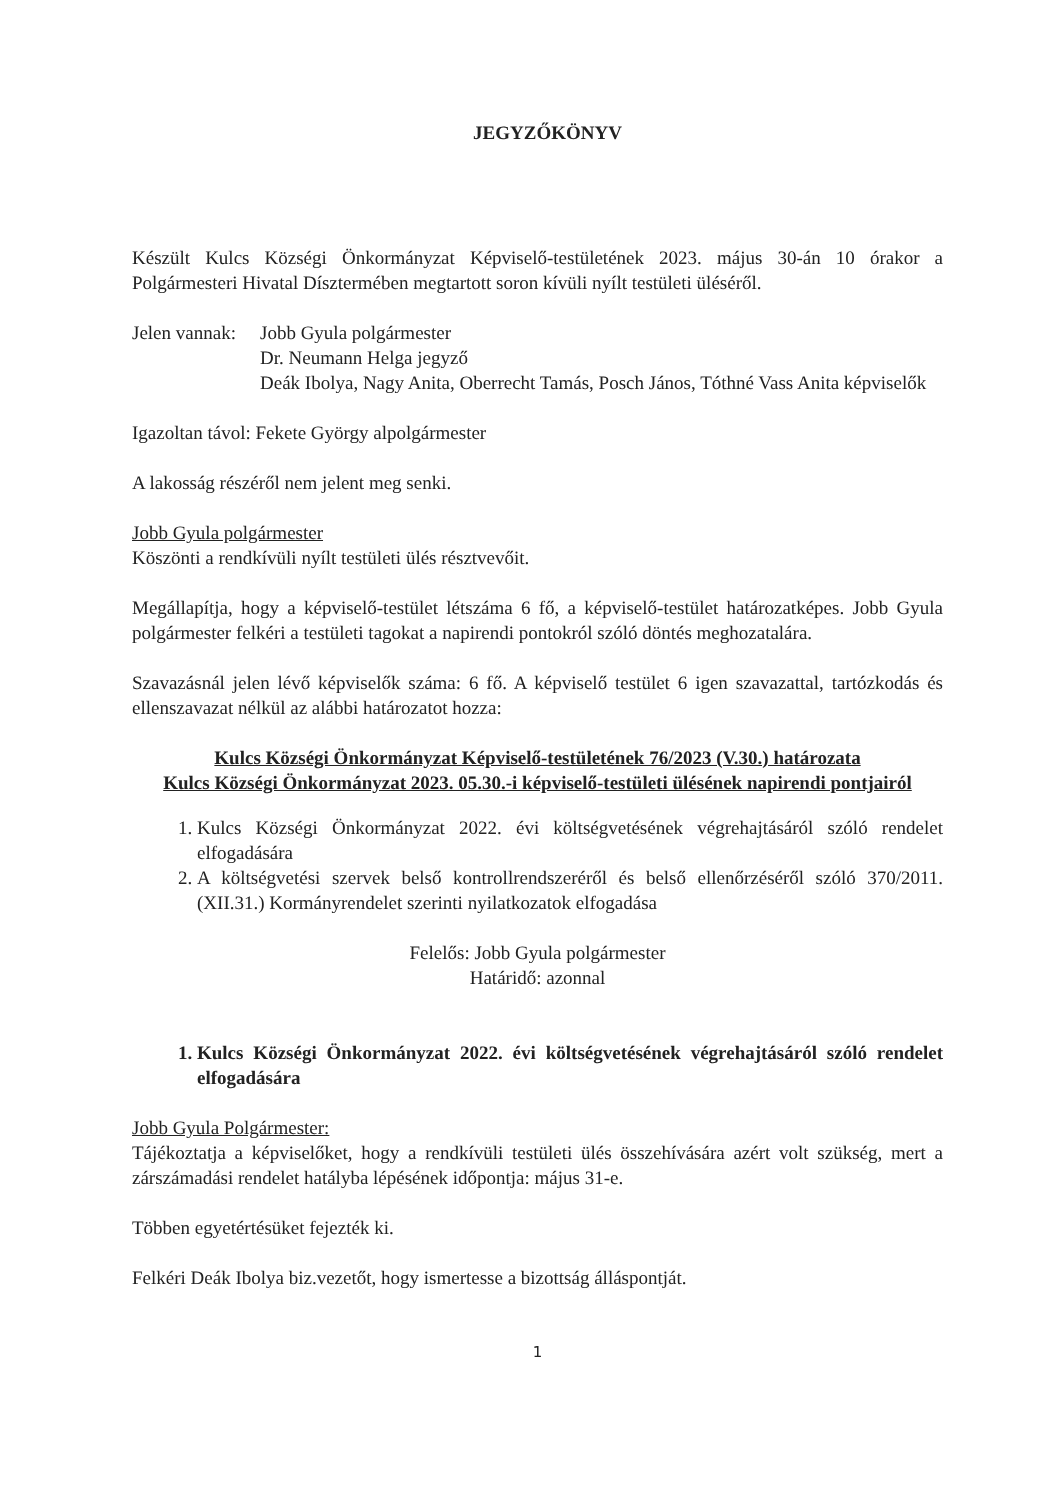JEGYZŐKÖNYV
Készült Kulcs Községi Önkormányzat Képviselő-testületének 2023. május 30-án 10 órakor a Polgármesteri Hivatal Dísztermében megtartott soron kívüli nyílt testületi üléséről.
Jelen vannak:
Jobb Gyula polgármester
Dr. Neumann Helga jegyző
Deák Ibolya, Nagy Anita, Oberrecht Tamás, Posch János, Tóthné Vass Anita képviselők
Igazoltan távol: Fekete György alpolgármester
A lakosság részéről nem jelent meg senki.
Jobb Gyula polgármester
Köszönti a rendkívüli nyílt testületi ülés résztvevőit.
Megállapítja, hogy a képviselő-testület létszáma 6 fő, a képviselő-testület határozatképes. Jobb Gyula polgármester felkéri a testületi tagokat a napirendi pontokról szóló döntés meghozatalára.
Szavazásnál jelen lévő képviselők száma: 6 fő. A képviselő testület 6 igen szavazattal, tartózkodás és ellenszavazat nélkül az alábbi határozatot hozza:
Kulcs Községi Önkormányzat Képviselő-testületének 76/2023 (V.30.) határozata
Kulcs Községi Önkormányzat 2023. 05.30.-i képviselő-testületi ülésének napirendi pontjairól
1. Kulcs Községi Önkormányzat 2022. évi költségvetésének végrehajtásáról szóló rendelet elfogadására
2. A költségvetési szervek belső kontrollrendszeréről és belső ellenőrzéséről szóló 370/2011. (XII.31.) Kormányrendelet szerinti nyilatkozatok elfogadása
Felelős: Jobb Gyula polgármester
Határidő: azonnal
1. Kulcs Községi Önkormányzat 2022. évi költségvetésének végrehajtásáról szóló rendelet elfogadására
Jobb Gyula Polgármester:
Tájékoztatja a képviselőket, hogy a rendkívüli testületi ülés összehívására azért volt szükség, mert a zárszámadási rendelet hatályba lépésének időpontja: május 31-e.
Többen egyetértésüket fejezték ki.
Felkéri Deák Ibolya biz.vezetőt, hogy ismertesse a bizottság álláspontját.
1